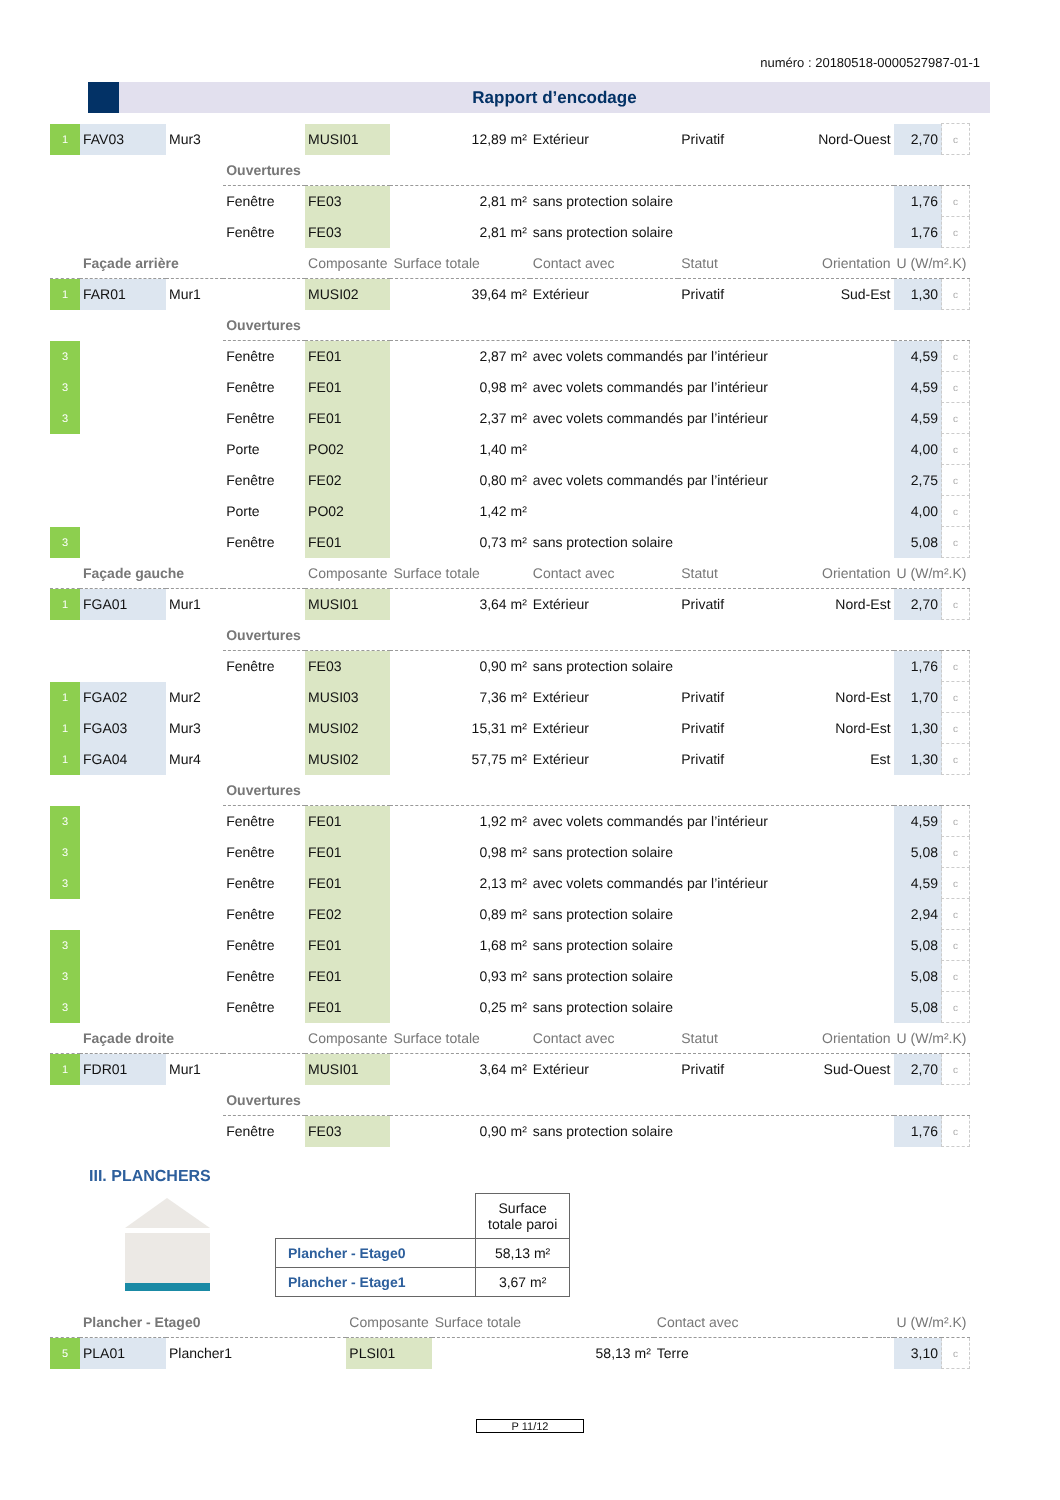numéro : 20180518-0000527987-01-1
Rapport d’encodage
| 1 | FAV03 | Mur3 | | MUSI01 | 12,89 m² | Extérieur | Privatif | Nord-Ouest | 2,70 | c |
| | | | Ouvertures | | | | | | | |
| | | | Fenêtre | FE03 | 2,81 m² | sans protection solaire | | | 1,76 | c |
| | | | Fenêtre | FE03 | 2,81 m² | sans protection solaire | | | 1,76 | c |
| | Façade arrière | | | Composante | Surface totale | Contact avec | Statut | Orientation | U (W/m².K) | |
| 1 | FAR01 | Mur1 | | MUSI02 | 39,64 m² | Extérieur | Privatif | Sud-Est | 1,30 | c |
| | | | Ouvertures | | | | | | | |
| 3 | | | Fenêtre | FE01 | 2,87 m² | avec volets commandés par l’intérieur | | | 4,59 | c |
| 3 | | | Fenêtre | FE01 | 0,98 m² | avec volets commandés par l’intérieur | | | 4,59 | c |
| 3 | | | Fenêtre | FE01 | 2,37 m² | avec volets commandés par l’intérieur | | | 4,59 | c |
| | | | Porte | PO02 | 1,40 m² | | | | 4,00 | c |
| | | | Fenêtre | FE02 | 0,80 m² | avec volets commandés par l’intérieur | | | 2,75 | c |
| | | | Porte | PO02 | 1,42 m² | | | | 4,00 | c |
| 3 | | | Fenêtre | FE01 | 0,73 m² | sans protection solaire | | | 5,08 | c |
| | Façade gauche | | | Composante | Surface totale | Contact avec | Statut | Orientation | U (W/m².K) | |
| 1 | FGA01 | Mur1 | | MUSI01 | 3,64 m² | Extérieur | Privatif | Nord-Est | 2,70 | c |
| | | | Ouvertures | | | | | | | |
| | | | Fenêtre | FE03 | 0,90 m² | sans protection solaire | | | 1,76 | c |
| 1 | FGA02 | Mur2 | | MUSI03 | 7,36 m² | Extérieur | Privatif | Nord-Est | 1,70 | c |
| 1 | FGA03 | Mur3 | | MUSI02 | 15,31 m² | Extérieur | Privatif | Nord-Est | 1,30 | c |
| 1 | FGA04 | Mur4 | | MUSI02 | 57,75 m² | Extérieur | Privatif | Est | 1,30 | c |
| | | | Ouvertures | | | | | | | |
| 3 | | | Fenêtre | FE01 | 1,92 m² | avec volets commandés par l’intérieur | | | 4,59 | c |
| 3 | | | Fenêtre | FE01 | 0,98 m² | sans protection solaire | | | 5,08 | c |
| 3 | | | Fenêtre | FE01 | 2,13 m² | avec volets commandés par l’intérieur | | | 4,59 | c |
| | | | Fenêtre | FE02 | 0,89 m² | sans protection solaire | | | 2,94 | c |
| 3 | | | Fenêtre | FE01 | 1,68 m² | sans protection solaire | | | 5,08 | c |
| 3 | | | Fenêtre | FE01 | 0,93 m² | sans protection solaire | | | 5,08 | c |
| 3 | | | Fenêtre | FE01 | 0,25 m² | sans protection solaire | | | 5,08 | c |
| | Façade droite | | | Composante | Surface totale | Contact avec | Statut | Orientation | U (W/m².K) | |
| 1 | FDR01 | Mur1 | | MUSI01 | 3,64 m² | Extérieur | Privatif | Sud-Ouest | 2,70 | c |
| | | | Ouvertures | | | | | | | |
| | | | Fenêtre | FE03 | 0,90 m² | sans protection solaire | | | 1,76 | c |
III. PLANCHERS
| | Surface totale paroi |
| --- | --- |
| Plancher - Etage0 | 58,13 m² |
| Plancher - Etage1 | 3,67 m² |
| | Plancher - Etage0 | | | Composante | Surface totale | Contact avec | | | U (W/m².K) | |
| 5 | PLA01 | Plancher1 | | PLSI01 | 58,13 m² | Terre | | | 3,10 | c |
P 11/12